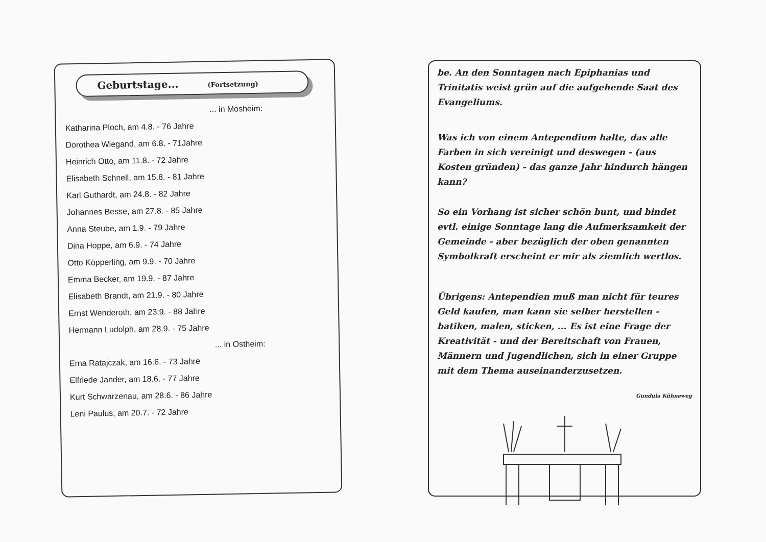Geburtstage... (Fortsetzung)
... in Mosheim:
Katharina Ploch, am 4.8. - 76 Jahre
Dorothea Wiegand, am 6.8. - 71Jahre
Heinrich Otto, am 11.8. - 72 Jahre
Elisabeth Schnell, am 15.8. - 81 Jahre
Karl Guthardt, am 24.8. - 82 Jahre
Johannes Besse, am 27.8. - 85 Jahre
Anna Steube, am 1.9. - 79 Jahre
Dina Hoppe, am 6.9. - 74 Jahre
Otto Köpperling, am 9.9. - 70 Jahre
Emma Becker, am 19.9. - 87 Jahre
Elisabeth Brandt, am 21.9. - 80 Jahre
Ernst Wenderoth, am 23.9. - 88 Jahre
Hermann Ludolph, am 28.9. - 75 Jahre
... in Ostheim:
Erna Ratajczak, am 16.6. - 73 Jahre
Elfriede Jander, am 18.6. - 77 Jahre
Kurt Schwarzenau, am 28.6. - 86 Jahre
Leni Paulus, am 20.7. - 72 Jahre
be. An den Sonntagen nach Epiphanias und Trinitatis weist grün auf die aufgehende Saat des Evangeliums.
Was ich von einem Antependium halte, das alle Farben in sich vereinigt und deswegen - (aus Kosten gründen) - das ganze Jahr hindurch hängen kann?
So ein Vorhang ist sicher schön bunt, und bindet evtl. einige Sonntage lang die Aufmerksamkeit der Gemeinde - aber bezüglich der oben genannten Symbolkraft erscheint er mir als ziemlich wertlos.
Übrigens: Antependien muß man nicht für teures Geld kaufen, man kann sie selber herstellen - batiken, malen, sticken, ... Es ist eine Frage der Kreativität - und der Bereitschaft von Frauen, Männern und Jugendlichen, sich in einer Gruppe mit dem Thema auseinanderzusetzen.
Gundula Kühneweg